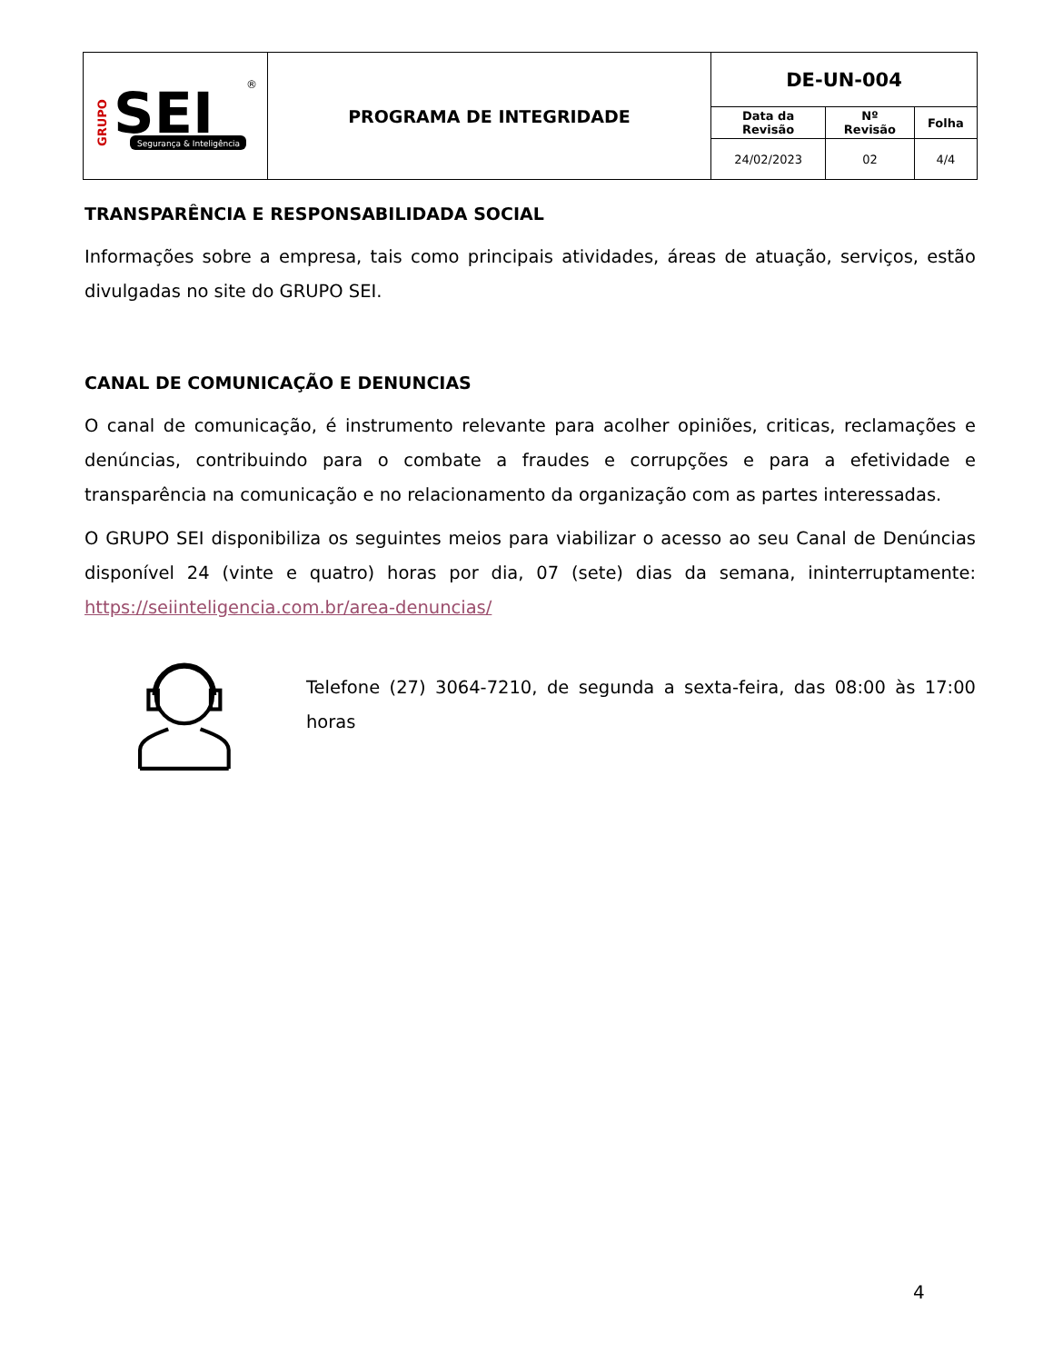| GRUPO SEI Segurança & Inteligência ® | PROGRAMA DE INTEGRIDADE | DE-UN-004 | | |
| | | Data da Revisão | Nº Revisão | Folha |
| | | 24/02/2023 | 02 | 4/4 |
TRANSPARÊNCIA E RESPONSABILIDADA SOCIAL
Informações sobre a empresa, tais como principais atividades, áreas de atuação, serviços, estão divulgadas no site do GRUPO SEI.
CANAL DE COMUNICAÇÃO E DENUNCIAS
O canal de comunicação, é instrumento relevante para acolher opiniões, criticas, reclamações e denúncias, contribuindo para o combate a fraudes e corrupções e para a efetividade e transparência na comunicação e no relacionamento da organização com as partes interessadas.
O GRUPO SEI disponibiliza os seguintes meios para viabilizar o acesso ao seu Canal de Denúncias disponível 24 (vinte e quatro) horas por dia, 07 (sete) dias da semana, ininterruptamente: https://seiinteligencia.com.br/area-denuncias/
Telefone (27) 3064-7210, de segunda a sexta-feira, das 08:00 às 17:00 horas
4